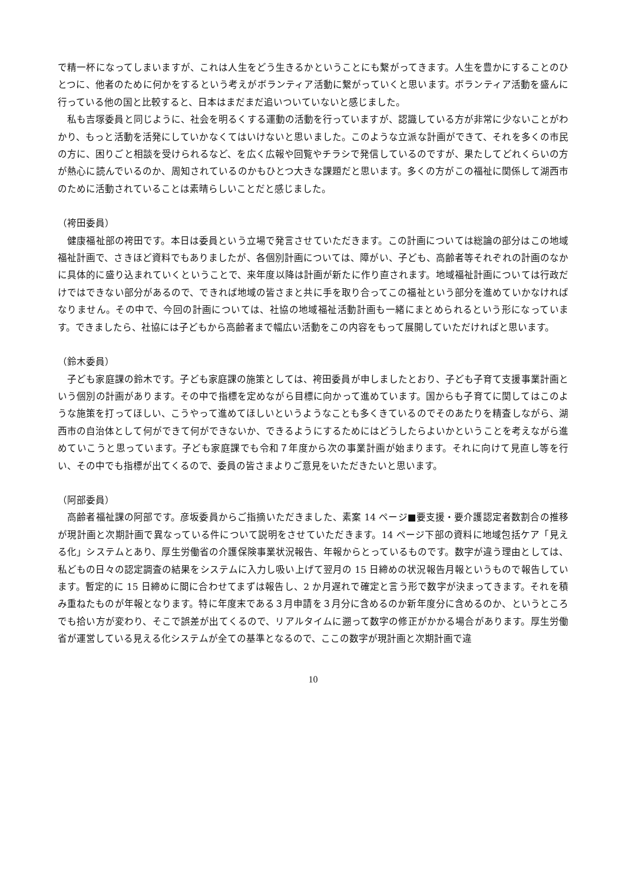で精一杯になってしまいますが、これは人生をどう生きるかということにも繋がってきます。人生を豊かにすることのひとつに、他者のために何かをするという考えがボランティア活動に繋がっていくと思います。ボランティア活動を盛んに行っている他の国と比較すると、日本はまだまだ追いついていないと感じました。
　私も吉塚委員と同じように、社会を明るくする運動の活動を行っていますが、認識している方が非常に少ないことがわかり、もっと活動を活発にしていかなくてはいけないと思いました。このような立派な計画ができて、それを多くの市民の方に、困りごと相談を受けられるなど、を広く広報や回覧やチラシで発信しているのですが、果たしてどれくらいの方が熱心に読んでいるのか、周知されているのかもひとつ大きな課題だと思います。多くの方がこの福祉に関係して湖西市のために活動されていることは素晴らしいことだと感じました。
（袴田委員）
　健康福祉部の袴田です。本日は委員という立場で発言させていただきます。この計画については総論の部分はこの地域福祉計画で、さきほど資料でもありましたが、各個別計画については、障がい、子ども、高齢者等それぞれの計画のなかに具体的に盛り込まれていくということで、来年度以降は計画が新たに作り直されます。地域福祉計画については行政だけではできない部分があるので、できれば地域の皆さまと共に手を取り合ってこの福祉という部分を進めていかなければなりません。その中で、今回の計画については、社協の地域福祉活動計画も一緒にまとめられるという形になっています。できましたら、社協には子どもから高齢者まで幅広い活動をこの内容をもって展開していただければと思います。
（鈴木委員）
　子ども家庭課の鈴木です。子ども家庭課の施策としては、袴田委員が申しましたとおり、子ども子育て支援事業計画という個別の計画があります。その中で指標を定めながら目標に向かって進めています。国からも子育てに関してはこのような施策を打ってほしい、こうやって進めてほしいというようなことも多くきているのでそのあたりを精査しながら、湖西市の自治体として何ができて何ができないか、できるようにするためにはどうしたらよいかということを考えながら進めていこうと思っています。子ども家庭課でも令和７年度から次の事業計画が始まります。それに向けて見直し等を行い、その中でも指標が出てくるので、委員の皆さまよりご意見をいただきたいと思います。
（阿部委員）
　高齢者福祉課の阿部です。彦坂委員からご指摘いただきました、素案 14 ページ■要支援・要介護認定者数割合の推移が現計画と次期計画で異なっている件について説明をさせていただきます。14 ページ下部の資料に地域包括ケア「見える化」システムとあり、厚生労働省の介護保険事業状況報告、年報からとっているものです。数字が違う理由としては、私どもの日々の認定調査の結果をシステムに入力し吸い上げて翌月の 15 日締めの状況報告月報というもので報告しています。暫定的に 15 日締めに間に合わせてまずは報告し、2 か月遅れで確定と言う形で数字が決まってきます。それを積み重ねたものが年報となります。特に年度末である３月申請を３月分に含めるのか新年度分に含めるのか、というところでも拾い方が変わり、そこで誤差が出てくるので、リアルタイムに遡って数字の修正がかかる場合があります。厚生労働省が運営している見える化システムが全ての基準となるので、ここの数字が現計画と次期計画で違
10